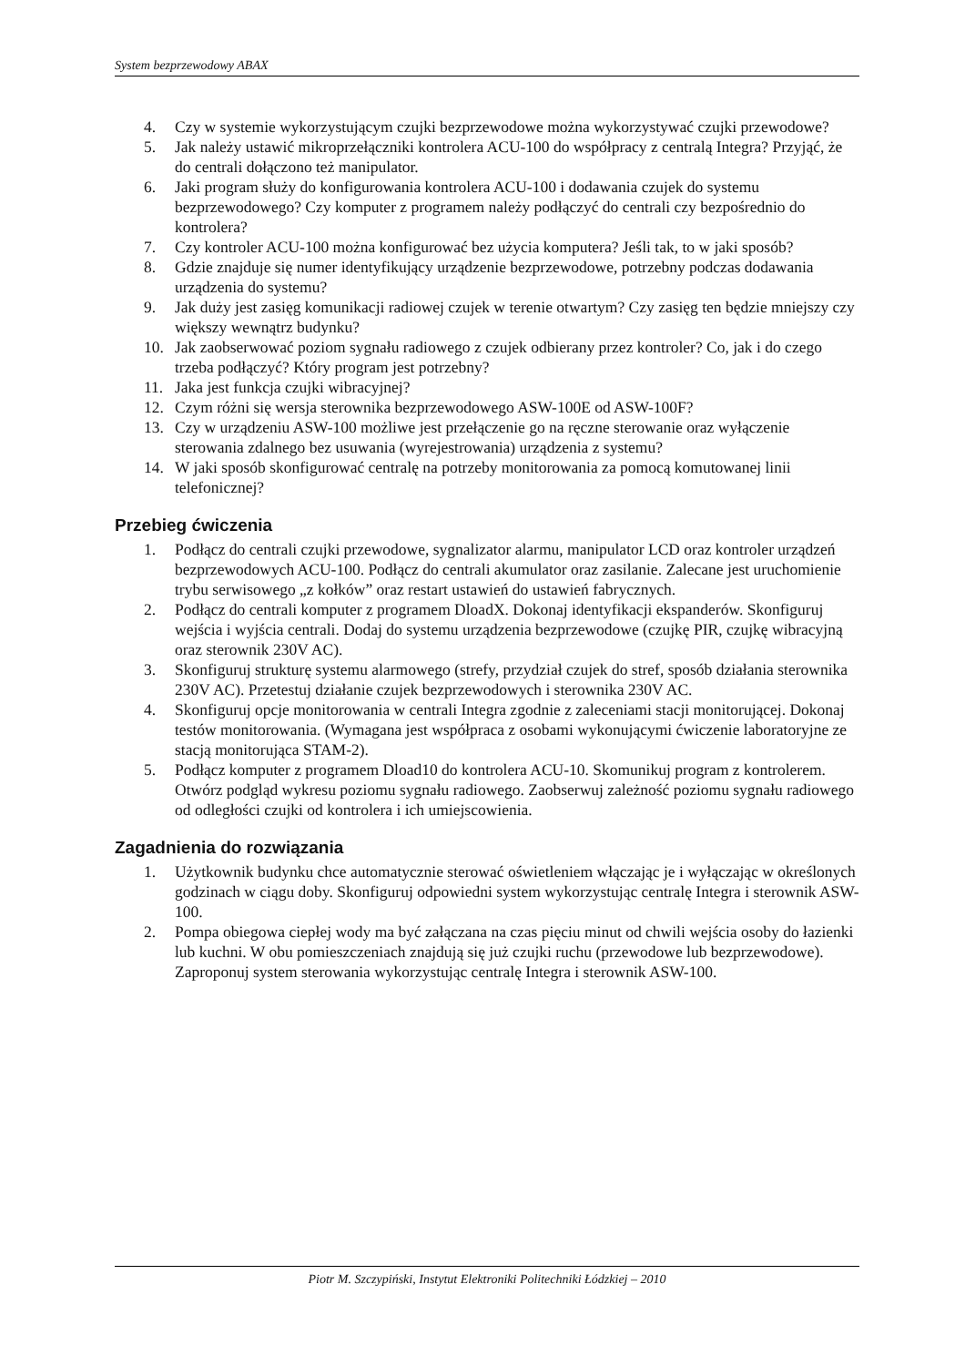System bezprzewodowy ABAX
4. Czy w systemie wykorzystującym czujki bezprzewodowe można wykorzystywać czujki przewodowe?
5. Jak należy ustawić mikroprzełączniki kontrolera ACU-100 do współpracy z centralą Integra? Przyjąć, że do centrali dołączono też manipulator.
6. Jaki program służy do konfigurowania kontrolera ACU-100 i dodawania czujek do systemu bezprzewodowego? Czy komputer z programem należy podłączyć do centrali czy bezpośrednio do kontrolera?
7. Czy kontroler ACU-100 można konfigurować bez użycia komputera? Jeśli tak, to w jaki sposób?
8. Gdzie znajduje się numer identyfikujący urządzenie bezprzewodowe, potrzebny podczas dodawania urządzenia do systemu?
9. Jak duży jest zasięg komunikacji radiowej czujek w terenie otwartym? Czy zasięg ten będzie mniejszy czy większy wewnątrz budynku?
10. Jak zaobserwować poziom sygnału radiowego z czujek odbierany przez kontroler? Co, jak i do czego trzeba podłączyć? Który program jest potrzebny?
11. Jaka jest funkcja czujki wibracyjnej?
12. Czym różni się wersja sterownika bezprzewodowego ASW-100E od ASW-100F?
13. Czy w urządzeniu ASW-100 możliwe jest przełączenie go na ręczne sterowanie oraz wyłączenie sterowania zdalnego bez usuwania (wyrejestrowania) urządzenia z systemu?
14. W jaki sposób skonfigurować centralę na potrzeby monitorowania za pomocą komutowanej linii telefonicznej?
Przebieg ćwiczenia
1. Podłącz do centrali czujki przewodowe, sygnalizator alarmu, manipulator LCD oraz kontroler urządzeń bezprzewodowych ACU-100. Podłącz do centrali akumulator oraz zasilanie. Zalecane jest uruchomienie trybu serwisowego „z kołków” oraz restart ustawień do ustawień fabrycznych.
2. Podłącz do centrali komputer z programem DloadX. Dokonaj identyfikacji ekspanderów. Skonfiguruj wejścia i wyjścia centrali. Dodaj do systemu urządzenia bezprzewodowe (czujkę PIR, czujkę wibracyjną oraz sterownik 230V AC).
3. Skonfiguruj strukturę systemu alarmowego (strefy, przydział czujek do stref, sposób działania sterownika 230V AC). Przetestuj działanie czujek bezprzewodowych i sterownika 230V AC.
4. Skonfiguruj opcje monitorowania w centrali Integra zgodnie z zaleceniami stacji monitorującej. Dokonaj testów monitorowania. (Wymagana jest współpraca z osobami wykonującymi ćwiczenie laboratoryjne ze stacją monitorująca STAM-2).
5. Podłącz komputer z programem Dload10 do kontrolera ACU-10. Skomunikuj program z kontrolerem. Otwórz podgląd wykresu poziomu sygnału radiowego. Zaobserwuj zależność poziomu sygnału radiowego od odległości czujki od kontrolera i ich umiejscowienia.
Zagadnienia do rozwiązania
1. Użytkownik budynku chce automatycznie sterować oświetleniem włączając je i wyłączając w określonych godzinach w ciągu doby. Skonfiguruj odpowiedni system wykorzystując centralę Integra i sterownik ASW-100.
2. Pompa obiegowa ciepłej wody ma być załączana na czas pięciu minut od chwili wejścia osoby do łazienki lub kuchni. W obu pomieszczeniach znajdują się już czujki ruchu (przewodowe lub bezprzewodowe). Zaproponuj system sterowania wykorzystując centralę Integra i sterownik ASW-100.
Piotr M. Szczypiński, Instytut Elektroniki Politechniki Łódzkiej – 2010